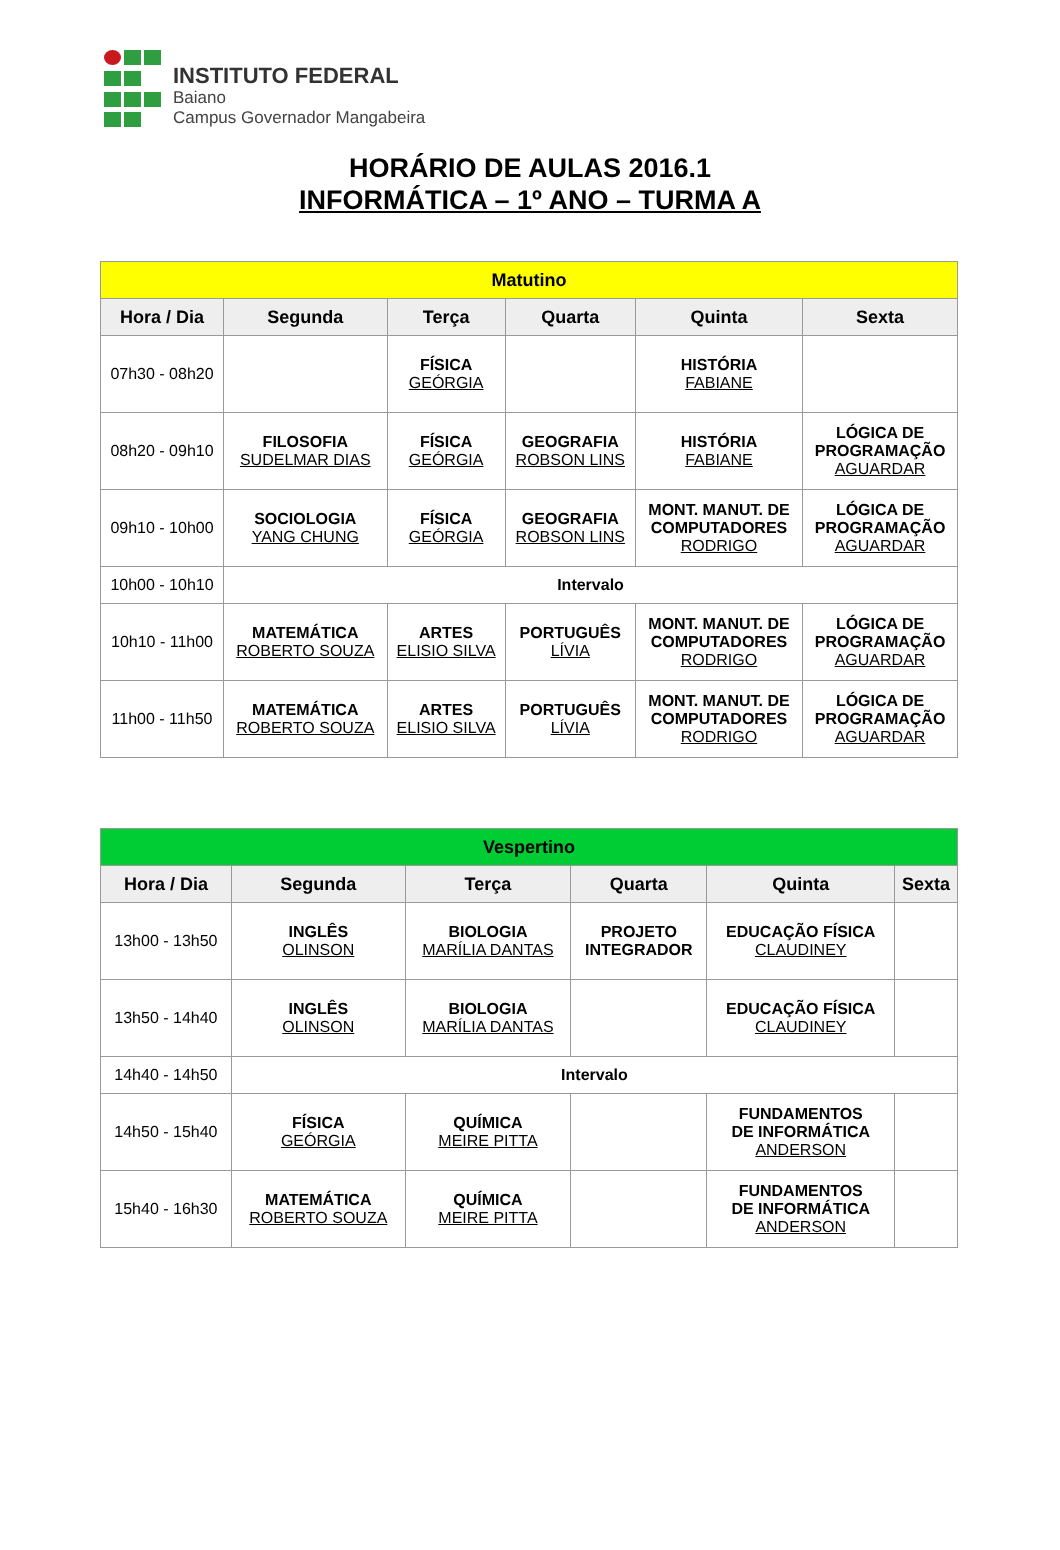INSTITUTO FEDERAL
Baiano
Campus Governador Mangabeira
HORÁRIO DE AULAS 2016.1
INFORMÁTICA – 1º ANO – TURMA A
| Matutino | | | | | |
| Hora / Dia | Segunda | Terça | Quarta | Quinta | Sexta |
| 07h30 - 08h20 | | FÍSICA GEÓRGIA | | HISTÓRIA FABIANE | |
| 08h20 - 09h10 | FILOSOFIA SUDELMAR DIAS | FÍSICA GEÓRGIA | GEOGRAFIA ROBSON LINS | HISTÓRIA FABIANE | LÓGICA DE PROGRAMAÇÃO AGUARDAR |
| 09h10 - 10h00 | SOCIOLOGIA YANG CHUNG | FÍSICA GEÓRGIA | GEOGRAFIA ROBSON LINS | MONT. MANUT. DE COMPUTADORES RODRIGO | LÓGICA DE PROGRAMAÇÃO AGUARDAR |
| 10h00 - 10h10 | Intervalo | | | | |
| 10h10 - 11h00 | MATEMÁTICA ROBERTO SOUZA | ARTES ELISIO SILVA | PORTUGUÊS LÍVIA | MONT. MANUT. DE COMPUTADORES RODRIGO | LÓGICA DE PROGRAMAÇÃO AGUARDAR |
| 11h00 - 11h50 | MATEMÁTICA ROBERTO SOUZA | ARTES ELISIO SILVA | PORTUGUÊS LÍVIA | MONT. MANUT. DE COMPUTADORES RODRIGO | LÓGICA DE PROGRAMAÇÃO AGUARDAR |
| Vespertino | | | | | |
| Hora / Dia | Segunda | Terça | Quarta | Quinta | Sexta |
| 13h00 - 13h50 | INGLÊS OLINSON | BIOLOGIA MARÍLIA DANTAS | PROJETO INTEGRADOR | EDUCAÇÃO FÍSICA CLAUDINEY | |
| 13h50 - 14h40 | INGLÊS OLINSON | BIOLOGIA MARÍLIA DANTAS | | EDUCAÇÃO FÍSICA CLAUDINEY | |
| 14h40 - 14h50 | Intervalo | | | | |
| 14h50 - 15h40 | FÍSICA GEÓRGIA | QUÍMICA MEIRE PITTA | | FUNDAMENTOS DE INFORMÁTICA ANDERSON | |
| 15h40 - 16h30 | MATEMÁTICA ROBERTO SOUZA | QUÍMICA MEIRE PITTA | | FUNDAMENTOS DE INFORMÁTICA ANDERSON | |